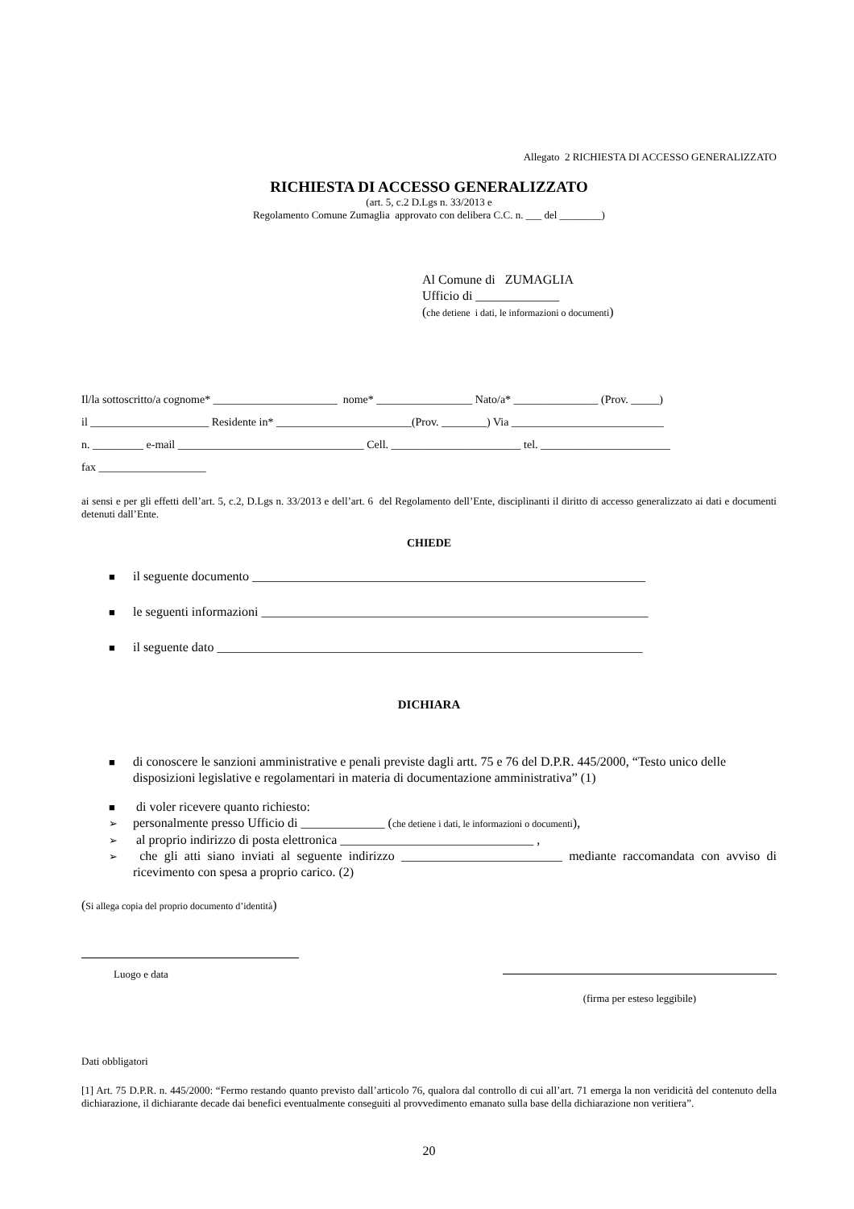Allegato 2 RICHIESTA DI ACCESSO GENERALIZZATO
RICHIESTA DI ACCESSO GENERALIZZATO
(art. 5, c.2 D.Lgs n. 33/2013 e
Regolamento Comune Zumaglia approvato con delibera C.C. n. ___ del ________)
Al Comune di ZUMAGLIA
Ufficio di _____________
(che detiene i dati, le informazioni o documenti)
Il/la sottoscritto/a cognome* ______________________ nome* _________________ Nato/a* _______________ (Prov. _____)
il _____________________ Residente in* ________________________(Prov. ________) Via ___________________________
n. _________ e-mail _________________________________ Cell. _______________________ tel. _______________________
fax ___________________
ai sensi e per gli effetti dell’art. 5, c.2, D.Lgs n. 33/2013 e dell’art. 6 del Regolamento dell’Ente, disciplinanti il diritto di accesso generalizzato ai dati e documenti detenuti dall’Ente.
CHIEDE
■ il seguente documento _____________________________________________________________
■ le seguenti informazioni ____________________________________________________________
■ il seguente dato __________________________________________________________________
DICHIARA
■ di conoscere le sanzioni amministrative e penali previste dagli artt. 75 e 76 del D.P.R. 445/2000, “Testo unico delle disposizioni legislative e regolamentari in materia di documentazione amministrativa” (1)
■ di voler ricevere quanto richiesto:
➢ personalmente presso Ufficio di _____________ (che detiene i dati, le informazioni o documenti),
➢ al proprio indirizzo di posta elettronica ______________________________ ,
➢ che gli atti siano inviati al seguente indirizzo _________________________ mediante raccomandata con avviso di ricevimento con spesa a proprio carico. (2)
(Si allega copia del proprio documento d’identità)
Luogo e data
(firma per esteso leggibile)
Dati obbligatori
[1] Art. 75 D.P.R. n. 445/2000: “Fermo restando quanto previsto dall’articolo 76, qualora dal controllo di cui all’art. 71 emerga la non veridicità del contenuto della dichiarazione, il dichiarante decade dai benefici eventualmente conseguiti al provvedimento emanato sulla base della dichiarazione non veritiera”.
20